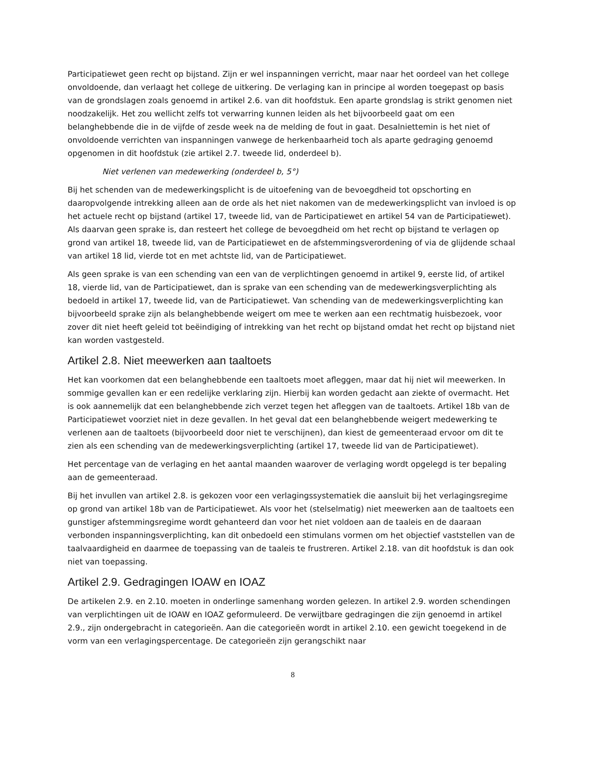Participatiewet geen recht op bijstand. Zijn er wel inspanningen verricht, maar naar het oordeel van het college onvoldoende, dan verlaagt het college de uitkering. De verlaging kan in principe al worden toegepast op basis van de grondslagen zoals genoemd in artikel 2.6. van dit hoofdstuk. Een aparte grondslag is strikt genomen niet noodzakelijk. Het zou wellicht zelfs tot verwarring kunnen leiden als het bijvoorbeeld gaat om een belanghebbende die in de vijfde of zesde week na de melding de fout in gaat. Desalniettemin is het niet of onvoldoende verrichten van inspanningen vanwege de herkenbaarheid toch als aparte gedraging genoemd opgenomen in dit hoofdstuk (zie artikel 2.7. tweede lid, onderdeel b).
Niet verlenen van medewerking (onderdeel b, 5°)
Bij het schenden van de medewerkingsplicht is de uitoefening van de bevoegdheid tot opschorting en daaropvolgende intrekking alleen aan de orde als het niet nakomen van de medewerkingsplicht van invloed is op het actuele recht op bijstand (artikel 17, tweede lid, van de Participatiewet en artikel 54 van de Participatiewet). Als daarvan geen sprake is, dan resteert het college de bevoegdheid om het recht op bijstand te verlagen op grond van artikel 18, tweede lid, van de Participatiewet en de afstemmingsverordening of via de glijdende schaal van artikel 18 lid, vierde tot en met achtste lid, van de Participatiewet.
Als geen sprake is van een schending van een van de verplichtingen genoemd in artikel 9, eerste lid, of artikel 18, vierde lid, van de Participatiewet, dan is sprake van een schending van de medewerkingsverplichting als bedoeld in artikel 17, tweede lid, van de Participatiewet. Van schending van de medewerkingsverplichting kan bijvoorbeeld sprake zijn als belanghebbende weigert om mee te werken aan een rechtmatig huisbezoek, voor zover dit niet heeft geleid tot beëindiging of intrekking van het recht op bijstand omdat het recht op bijstand niet kan worden vastgesteld.
Artikel 2.8. Niet meewerken aan taaltoets
Het kan voorkomen dat een belanghebbende een taaltoets moet afleggen, maar dat hij niet wil meewerken. In sommige gevallen kan er een redelijke verklaring zijn. Hierbij kan worden gedacht aan ziekte of overmacht. Het is ook aannemelijk dat een belanghebbende zich verzet tegen het afleggen van de taaltoets. Artikel 18b van de Participatiewet voorziet niet in deze gevallen. In het geval dat een belanghebbende weigert medewerking te verlenen aan de taaltoets (bijvoorbeeld door niet te verschijnen), dan kiest de gemeenteraad ervoor om dit te zien als een schending van de medewerkingsverplichting (artikel 17, tweede lid van de Participatiewet).
Het percentage van de verlaging en het aantal maanden waarover de verlaging wordt opgelegd is ter bepaling aan de gemeenteraad.
Bij het invullen van artikel 2.8. is gekozen voor een verlagingssystematiek die aansluit bij het verlagingsregime op grond van artikel 18b van de Participatiewet. Als voor het (stelselmatig) niet meewerken aan de taaltoets een gunstiger afstemmingsregime wordt gehanteerd dan voor het niet voldoen aan de taaleis en de daaraan verbonden inspanningsverplichting, kan dit onbedoeld een stimulans vormen om het objectief vaststellen van de taalvaardigheid en daarmee de toepassing van de taaleis te frustreren. Artikel 2.18. van dit hoofdstuk is dan ook niet van toepassing.
Artikel 2.9. Gedragingen IOAW en IOAZ
De artikelen 2.9. en 2.10. moeten in onderlinge samenhang worden gelezen. In artikel 2.9. worden schendingen van verplichtingen uit de IOAW en IOAZ geformuleerd. De verwijtbare gedragingen die zijn genoemd in artikel 2.9., zijn ondergebracht in categorieën. Aan die categorieën wordt in artikel 2.10. een gewicht toegekend in de vorm van een verlagingspercentage. De categorieën zijn gerangschikt naar
8